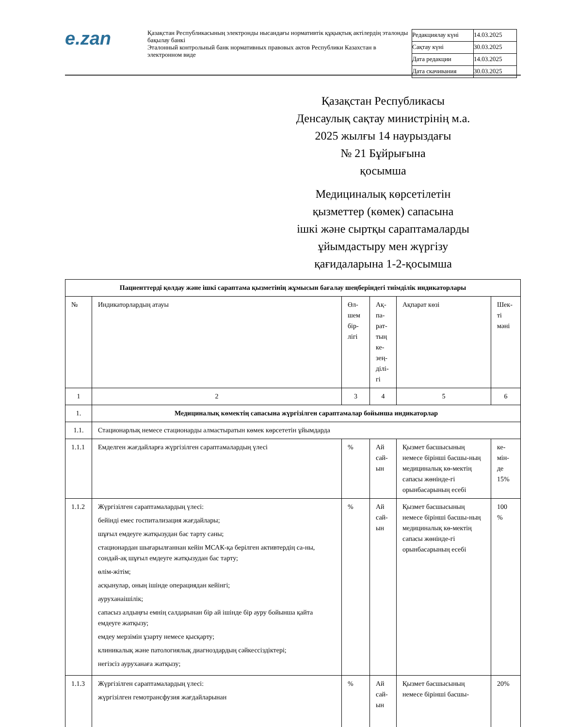e.zan
Қазақстан Республикасының электронды нысандағы нормативтік құқықтық актілердің эталонды бақылау банкі
Эталонный контрольный банк нормативных правовых актов Республики Казахстан в электронном виде
| Редакциялау күні | 14.03.2025 |
| Сақтау күні | 30.03.2025 |
| Дата редакции | 14.03.2025 |
| Дата скачивания | 30.03.2025 |
Қазақстан Республикасы
Денсаулық сақтау министрінің м.а.
2025 жылғы 14 наурыздағы
№ 21 Бұйрығына
қосымша
Медициналық көрсетілетін
қызметтер (көмек) сапасына
ішкі және сыртқы сараптамаларды
ұйымдастыру мен жүргізу
қағидаларына 1-2-қосымша
| Пациенттерді қолдау және ішкі сараптама қызметінің жұмысын бағалау шеңберіндегі тиімділік индикаторлары | | | | | |
| № | Индикаторлардың атауы | Өл-шем бір-лігі | Ақ-па-рат-тың ке-зең-ділі-гі | Ақпарат көзі | Шек-ті мәні |
| 1 | 2 | 3 | 4 | 5 | 6 |
| 1. | Медициналық көмектің сапасына жүргізілген сараптамалар бойынша индикаторлар | | | | |
| 1.1. | Стационарлық немесе стационарды алмастыратын көмек көрсететін ұйымдарда | | | | |
| 1.1.1 | Емделген жағдайларға жүргізілген сараптамалардың үлесі | % | Ай сай-ын | Қызмет басшысының немесе бірінші басшы-ның медициналық кө-мектің сапасы жөнінде-гі орынбасарының есебі | ке-мін-де 15% |
| 1.1.2 | Жүргізілген сараптамалардың үлесі: бейінді емес госпитализация жағдайлары; шұғыл емдеуге жатқызудан бас тарту саны; стационардан шығарылғаннан кейін МСАК-қа берілген активтердің са-ны, сондай-ақ шұғыл емдеуге жатқызудан бас тарту; өлім-жітім; асқынулар, оның ішінде операциядан кейінгі; ауруханаішілік; сапасыз алдыңғы емнің салдарынан бір ай ішінде бір ауру бойынша қайта емдеуге жатқызу; емдеу мерзімін ұзарту немесе қысқарту; клиникалық және патологиялық диагноздардың сәйкессіздіктері; негізсіз ауруханаға жатқызу; | % | Ай сай-ын | Қызмет басшысының немесе бірінші басшы-ның медициналық кө-мектің сапасы жөнінде-гі орынбасарының есебі | 100 % |
| 1.1.3 | Жүргізілген сараптамалардың үлесі: жүргізілген гемотрансфузия жағдайларынан | % | Ай сай-ын | Қызмет басшысының немесе бірінші басшы- | 20% |